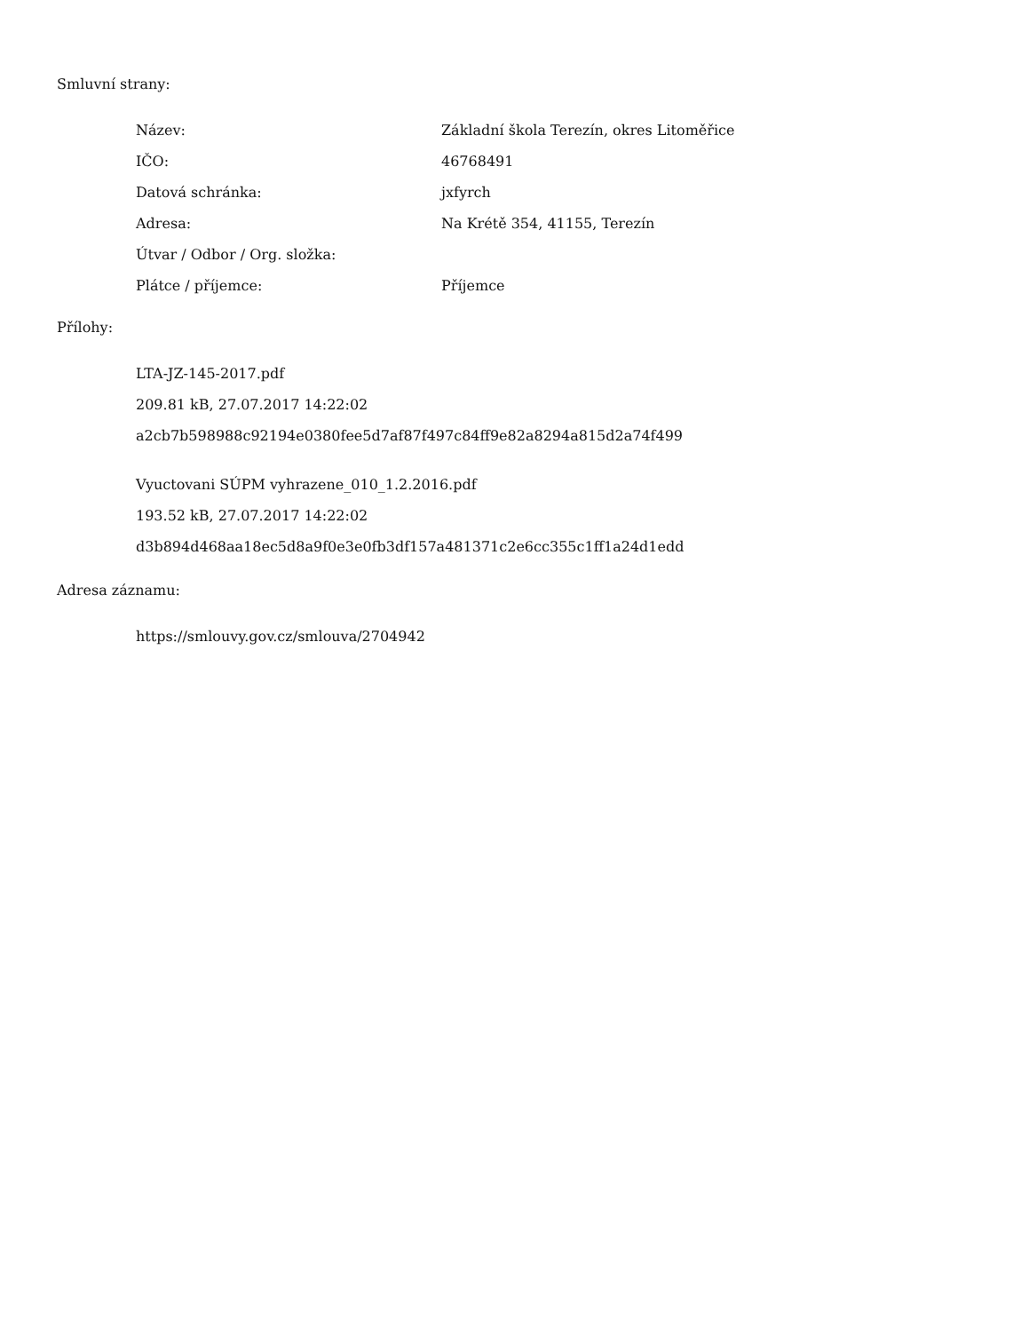Smluvní strany:
Název: Základní škola Terezín, okres Litoměřice
IČO: 46768491
Datová schránka: jxfyrch
Adresa: Na Krétě 354, 41155, Terezín
Útvar / Odbor / Org. složka:
Plátce / příjemce: Příjemce
Přílohy:
LTA-JZ-145-2017.pdf
209.81 kB, 27.07.2017 14:22:02
a2cb7b598988c92194e0380fee5d7af87f497c84ff9e82a8294a815d2a74f499
Vyuctovani SÚPM vyhrazene_010_1.2.2016.pdf
193.52 kB, 27.07.2017 14:22:02
d3b894d468aa18ec5d8a9f0e3e0fb3df157a481371c2e6cc355c1ff1a24d1edd
Adresa záznamu:
https://smlouvy.gov.cz/smlouva/2704942